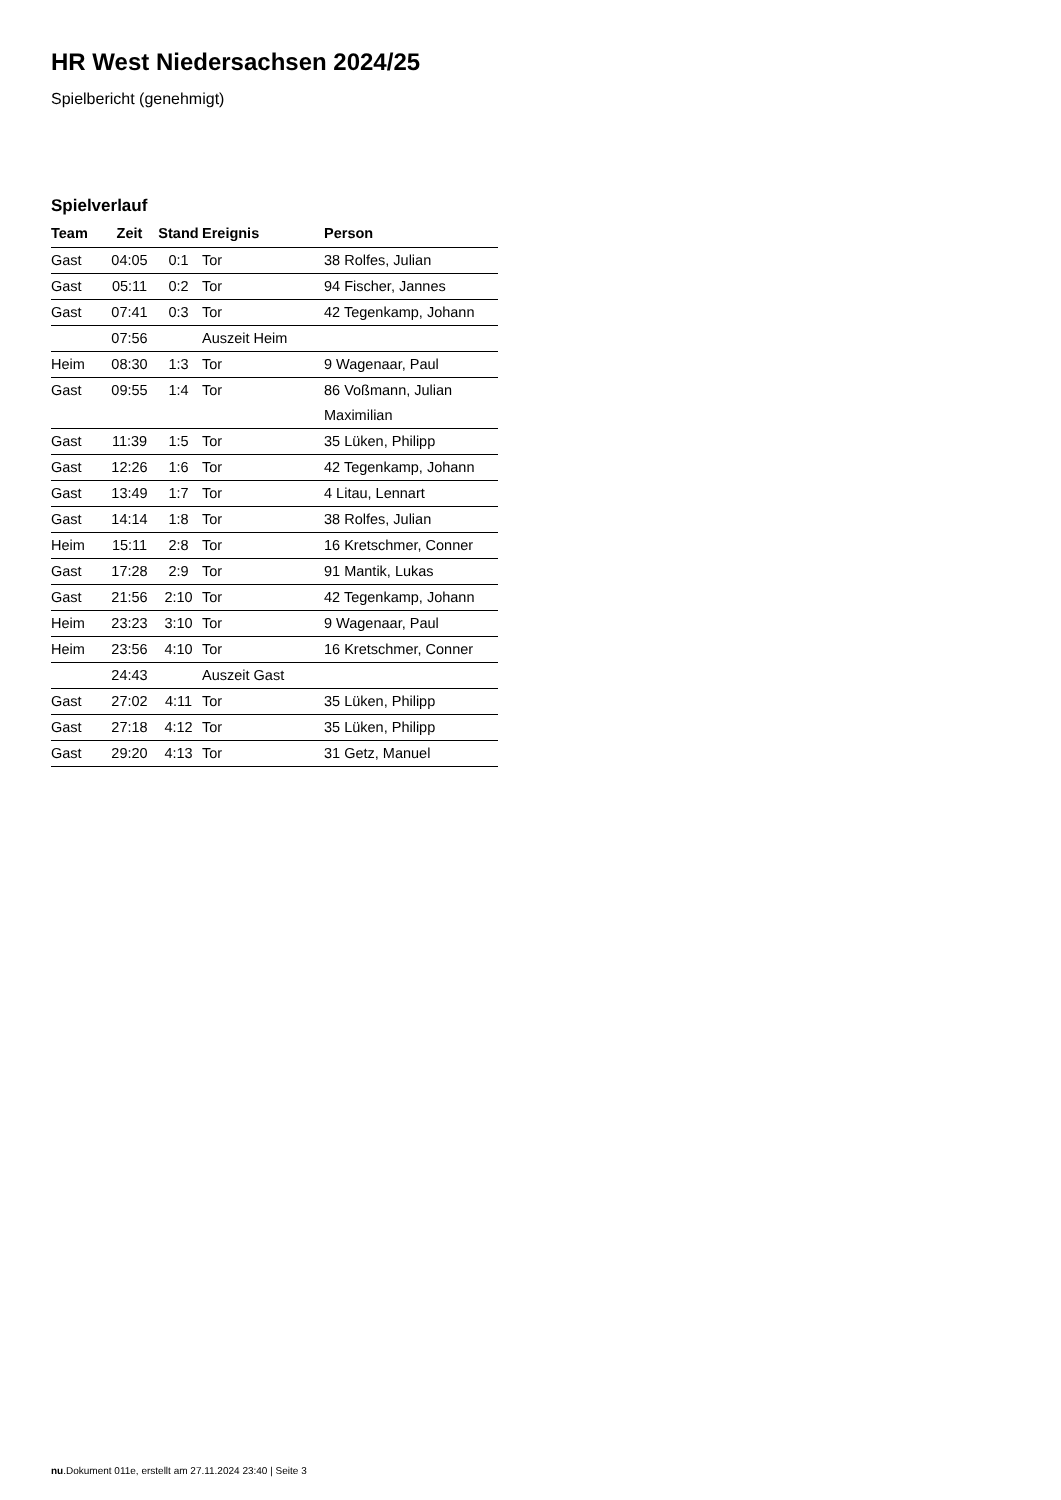HR West Niedersachsen 2024/25
Spielbericht (genehmigt)
Spielverlauf
| Team | Zeit | Stand | Ereignis | Person |
| --- | --- | --- | --- | --- |
| Gast | 04:05 | 0:1 | Tor | 38 Rolfes, Julian |
| Gast | 05:11 | 0:2 | Tor | 94 Fischer, Jannes |
| Gast | 07:41 | 0:3 | Tor | 42 Tegenkamp, Johann |
| | 07:56 | | Auszeit Heim | |
| Heim | 08:30 | 1:3 | Tor | 9 Wagenaar, Paul |
| Gast | 09:55 | 1:4 | Tor | 86 Voßmann, Julian Maximilian |
| Gast | 11:39 | 1:5 | Tor | 35 Lüken, Philipp |
| Gast | 12:26 | 1:6 | Tor | 42 Tegenkamp, Johann |
| Gast | 13:49 | 1:7 | Tor | 4 Litau, Lennart |
| Gast | 14:14 | 1:8 | Tor | 38 Rolfes, Julian |
| Heim | 15:11 | 2:8 | Tor | 16 Kretschmer, Conner |
| Gast | 17:28 | 2:9 | Tor | 91 Mantik, Lukas |
| Gast | 21:56 | 2:10 | Tor | 42 Tegenkamp, Johann |
| Heim | 23:23 | 3:10 | Tor | 9 Wagenaar, Paul |
| Heim | 23:56 | 4:10 | Tor | 16 Kretschmer, Conner |
| | 24:43 | | Auszeit Gast | |
| Gast | 27:02 | 4:11 | Tor | 35 Lüken, Philipp |
| Gast | 27:18 | 4:12 | Tor | 35 Lüken, Philipp |
| Gast | 29:20 | 4:13 | Tor | 31 Getz, Manuel |
nu.Dokument 011e, erstellt am 27.11.2024 23:40 | Seite 3